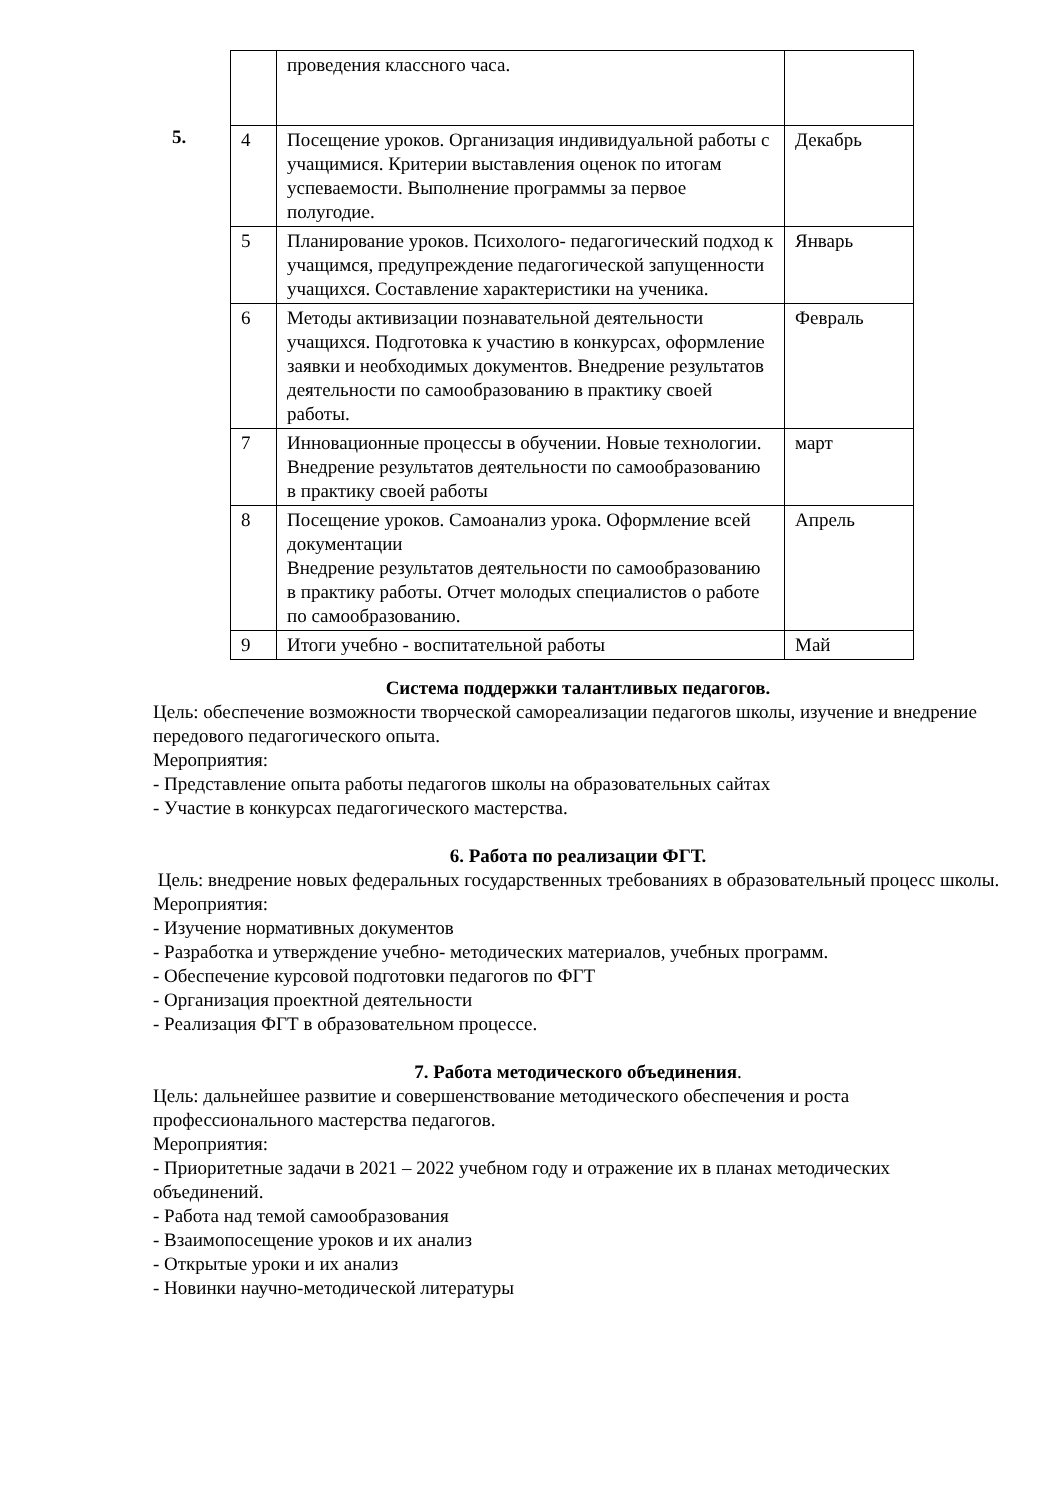5.
| | проведения классного часа. | |
| 4 | Посещение уроков. Организация индивидуальной работы с учащимися. Критерии выставления оценок по итогам успеваемости. Выполнение программы за первое полугодие. | Декабрь |
| 5 | Планирование уроков. Психолого- педагогический подход к учащимся, предупреждение педагогической запущенности учащихся. Составление характеристики на ученика. | Январь |
| 6 | Методы активизации познавательной деятельности учащихся. Подготовка к участию в конкурсах, оформление заявки и необходимых документов. Внедрение результатов деятельности по самообразованию в практику своей работы. | Февраль |
| 7 | Инновационные процессы в обучении. Новые технологии. Внедрение результатов деятельности по самообразованию в практику своей работы | март |
| 8 | Посещение уроков. Самоанализ урока. Оформление всей документации Внедрение результатов деятельности по самообразованию в практику работы. Отчет молодых специалистов о работе по самообразованию. | Апрель |
| 9 | Итоги учебно - воспитательной работы | Май |
Система поддержки талантливых педагогов.
Цель: обеспечение возможности творческой самореализации педагогов школы, изучение и внедрение передового педагогического опыта.
Мероприятия:
- Представление опыта работы педагогов школы на образовательных сайтах
- Участие в конкурсах педагогического мастерства.
6. Работа по реализации ФГТ.
Цель: внедрение новых федеральных государственных требованиях в образовательный процесс школы.
Мероприятия:
- Изучение нормативных документов
- Разработка и утверждение учебно- методических материалов, учебных программ.
- Обеспечение курсовой подготовки педагогов по ФГТ
- Организация проектной деятельности
- Реализация ФГТ в образовательном процессе.
7. Работа методического объединения.
Цель: дальнейшее развитие и совершенствование методического обеспечения и роста профессионального мастерства педагогов.
Мероприятия:
- Приоритетные задачи в 2021 – 2022 учебном году и отражение их в планах методических объединений.
- Работа над темой самообразования
- Взаимопосещение уроков и их анализ
- Открытые уроки и их анализ
- Новинки научно-методической литературы